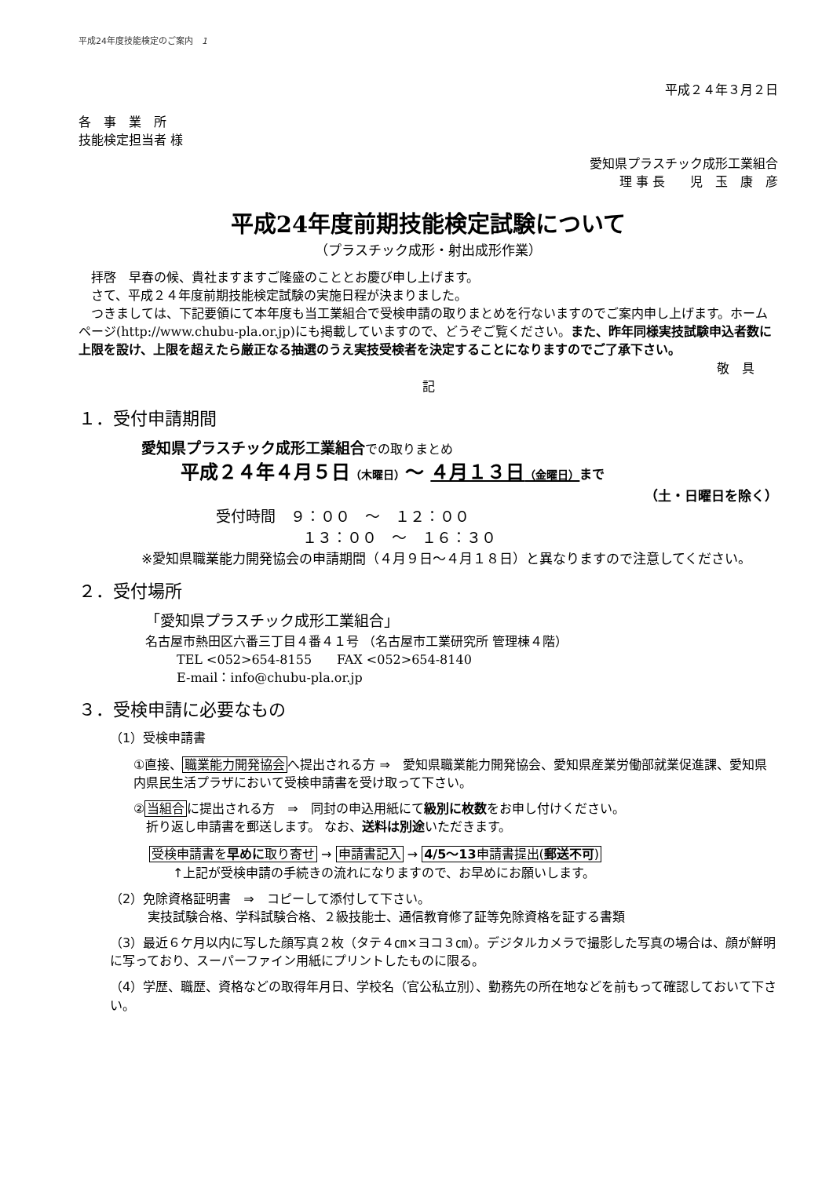平成24年度技能検定のご案内　1
平成２４年３月２日
各　事　業　所
技能検定担当者 様
愛知県プラスチック成形工業組合
理 事 長　　児　玉　康　彦
平成24年度前期技能検定試験について
（プラスチック成形・射出成形作業）
　拝啓　早春の候、貴社ますますご隆盛のこととお慶び申し上げます。
　さて、平成２４年度前期技能検定試験の実施日程が決まりました。
　つきましては、下記要領にて本年度も当工業組合で受検申請の取りまとめを行ないますのでご案内申し上げます。ホームページ(http://www.chubu-pla.or.jp)にも掲載していますので、どうぞご覧ください。また、昨年同様実技試験申込者数に上限を設け、上限を超えたら厳正なる抽選のうえ実技受検者を決定することになりますのでご了承下さい。
敬　具
記
１．受付申請期間
愛知県プラスチック成形工業組合での取りまとめ
平成２４年４月５日（木曜日）～ ４月１３日（金曜日）まで
（土・日曜日を除く）
受付時間　９：００　～　１２：００
１３：００　～　１６：３０
※愛知県職業能力開発協会の申請期間（４月９日～４月１８日）と異なりますので注意してください。
２．受付場所
「愛知県プラスチック成形工業組合」
名古屋市熱田区六番三丁目４番４１号 （名古屋市工業研究所 管理棟４階）
TEL <052>654-8155　　FAX <052>654-8140
E-mail：info@chubu-pla.or.jp
３．受検申請に必要なもの
（1）受検申請書
①直接、職業能力開発協会へ提出される方 ⇒　愛知県職業能力開発協会、愛知県産業労働部就業促進課、愛知県内県民生活プラザにおいて受検申請書を受け取って下さい。
②当組合に提出される方　⇒　同封の申込用紙にて級別に枚数をお申し付けください。
　折り返し申請書を郵送します。 なお、送料は別途いただきます。
受検申請書を早めに取り寄せ → 申請書記入 → 4/5～13申請書提出(郵送不可)
↑上記が受検申請の手続きの流れになりますので、お早めにお願いします。
（2）免除資格証明書　⇒　コピーして添付して下さい。
　　　実技試験合格、学科試験合格、２級技能士、通信教育修了証等免除資格を証する書類
（3）最近６ケ月以内に写した顔写真２枚（タテ４㎝×ヨコ３㎝）。デジタルカメラで撮影した写真の場合は、顔が鮮明に写っており、スーパーファイン用紙にプリントしたものに限る。
（4）学歴、職歴、資格などの取得年月日、学校名（官公私立別）、勤務先の所在地などを前もって確認しておいて下さい。